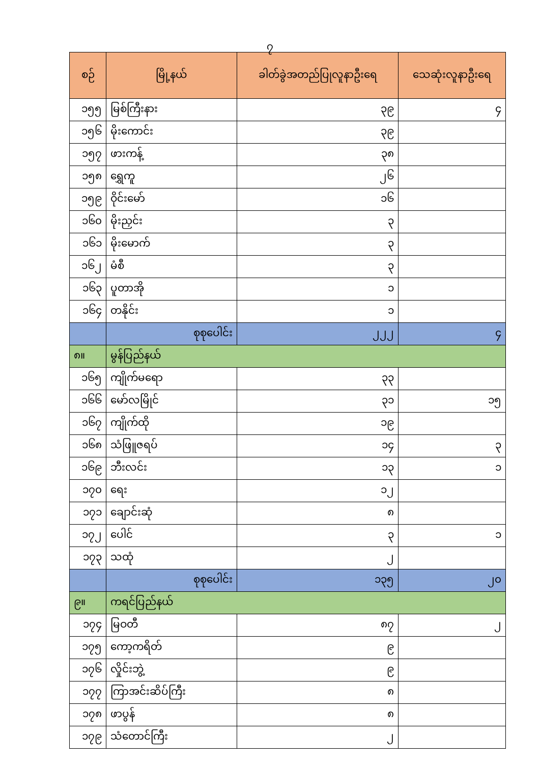၇
| စဉ် | မြို့နယ် | ခါတ်ခွဲအတည်ပြုလူနာဦးရေ | သေဆုံးလူနာဦးရေ |
| --- | --- | --- | --- |
| ၁၅၅ | မြစ်ကြီးနား | ၃၉ | ၄ |
| ၁၅၆ | မိုးကောင်း | ၃၉ | |
| ၁၅၇ | ဖားကန့် | ၃၈ | |
| ၁၅၈ | ရွှေကူ | ၂၆ | |
| ၁၅၉ | ဝိုင်းမော် | ၁၆ | |
| ၁၆၀ | မိုးညှင်း | ၃ | |
| ၁၆၁ | မိုးမောက် | ၃ | |
| ၁၆၂ | မံစီ | ၃ | |
| ၁၆၃ | ပူတာအို | ၁ | |
| ၁၆၄ | တနိုင်း | ၁ | |
| | စုစုပေါင်း | ၂၂၂ | ၄ |
| ၈။ | မွန်ပြည်နယ် | | |
| ၁၆၅ | ကျိုက်မရော | ၃၃ | |
| ၁၆၆ | မော်လမြိုင် | ၃၁ | ၁၅ |
| ၁၆၇ | ကျိုက်ထို | ၁၉ | |
| ၁၆၈ | သံဖြူဇရပ် | ၁၄ | ၃ |
| ၁၆၉ | ဘီးလင်း | ၁၃ | ၁ |
| ၁၇၀ | ရေး | ၁၂ | |
| ၁၇၁ | ချောင်းဆုံ | ၈ | |
| ၁၇၂ | ပေါင် | ၃ | ၁ |
| ၁၇၃ | သထုံ | ၂ | |
| | စုစုပေါင်း | ၁၃၅ | ၂၀ |
| ၉။ | ကရင်ပြည်နယ် | | |
| ၁၇၄ | မြဝတီ | ၈၇ | ၂ |
| ၁၇၅ | ကော့ကရိတ် | ၉ | |
| ၁၇၆ | လှိုင်းဘွဲ့ | ၉ | |
| ၁၇၇ | ကြာအင်းဆိပ်ကြီး | ၈ | |
| ၁၇၈ | ဖာပွန် | ၈ | |
| ၁၇၉ | သံတောင်ကြီး | ၂ | |